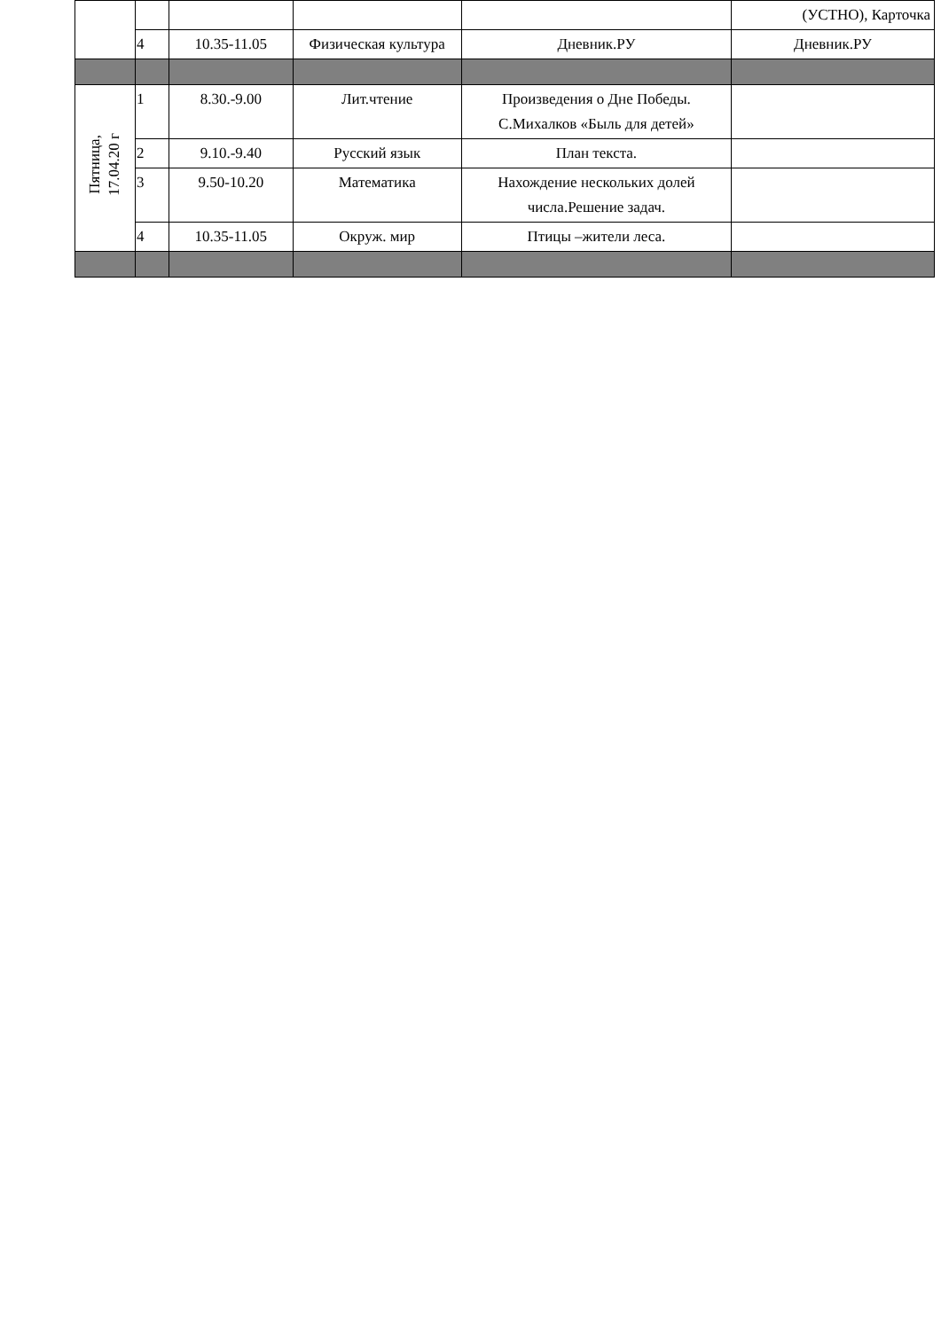| | | | | | (УСТНО), Карточка |
| | 4 | 10.35-11.05 | Физическая культура | Дневник.РУ | Дневник.РУ |
| Пятница, 17.04.20 г | 1 | 8.30.-9.00 | Лит.чтение | Произведения о Дне Победы. С.Михалков «Быль для детей» | |
| | 2 | 9.10.-9.40 | Русский язык | План текста. | |
| | 3 | 9.50-10.20 | Математика | Нахождение нескольких долей числа.Решение задач. | |
| | 4 | 10.35-11.05 | Окруж. мир | Птицы –жители леса. | |